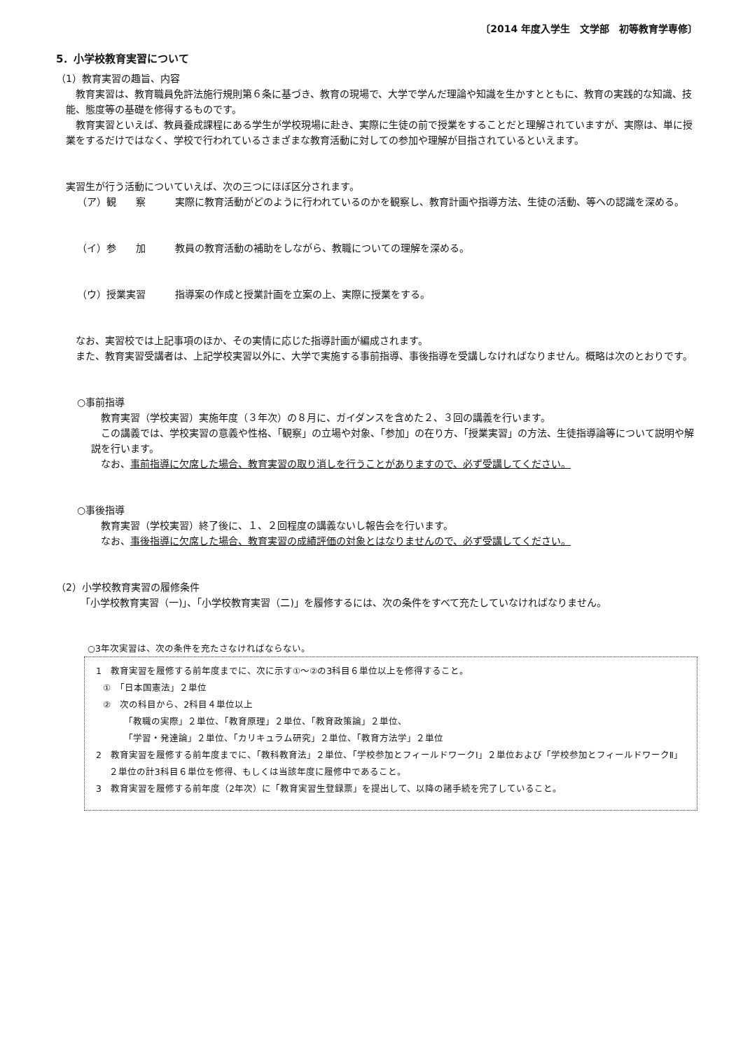〔2014 年度入学生　文学部　初等教育学専修〕
5．小学校教育実習について
（1）教育実習の趣旨、内容
教育実習は、教育職員免許法施行規則第６条に基づき、教育の現場で、大学で学んだ理論や知識を生かすとともに、教育の実践的な知識、技能、態度等の基礎を修得するものです。
教育実習といえば、教員養成課程にある学生が学校現場に赴き、実際に生徒の前で授業をすることだと理解されていますが、実際は、単に授業をするだけではなく、学校で行われているさまざまな教育活動に対しての参加や理解が目指されているといえます。
実習生が行う活動についていえば、次の三つにほぼ区分されます。
（ア）観　　察 実際に教育活動がどのように行われているのかを観察し、教育計画や指導方法、生徒の活動、等への認識を深める。
（イ）参　　加 教員の教育活動の補助をしながら、教職についての理解を深める。
（ウ）授業実習 指導案の作成と授業計画を立案の上、実際に授業をする。
なお、実習校では上記事項のほか、その実情に応じた指導計画が編成されます。
また、教育実習受講者は、上記学校実習以外に、大学で実施する事前指導、事後指導を受講しなければなりません。概略は次のとおりです。
○事前指導
教育実習（学校実習）実施年度（３年次）の８月に、ガイダンスを含めた２、３回の講義を行います。
この講義では、学校実習の意義や性格、「観察」の立場や対象、「参加」の在り方、「授業実習」の方法、生徒指導論等について説明や解説を行います。
なお、事前指導に欠席した場合、教育実習の取り消しを行うことがありますので、必ず受講してください。
○事後指導
教育実習（学校実習）終了後に、１、２回程度の講義ないし報告会を行います。
なお、事後指導に欠席した場合、教育実習の成績評価の対象とはなりませんので、必ず受講してください。
（2）小学校教育実習の履修条件
「小学校教育実習（一)」、「小学校教育実習（二)」を履修するには、次の条件をすべて充たしていなければなりません。
○3年次実習は、次の条件を充たさなければならない。
1　教育実習を履修する前年度までに、次に示す①～②の3科目６単位以上を修得すること。
①　「日本国憲法」２単位
②　次の科目から、2科目４単位以上
「教職の実際」２単位、「教育原理」２単位、「教育政策論」２単位、
「学習・発達論」２単位、「カリキュラム研究」２単位、「教育方法学」２単位
2　教育実習を履修する前年度までに、「教科教育法」２単位、「学校参加とフィールドワークⅠ」２単位および「学校参加とフィールドワークⅡ」２単位の計3科目６単位を修得、もしくは当該年度に履修中であること。
3　教育実習を履修する前年度（2年次）に「教育実習生登録票」を提出して、以降の諸手続を完了していること。